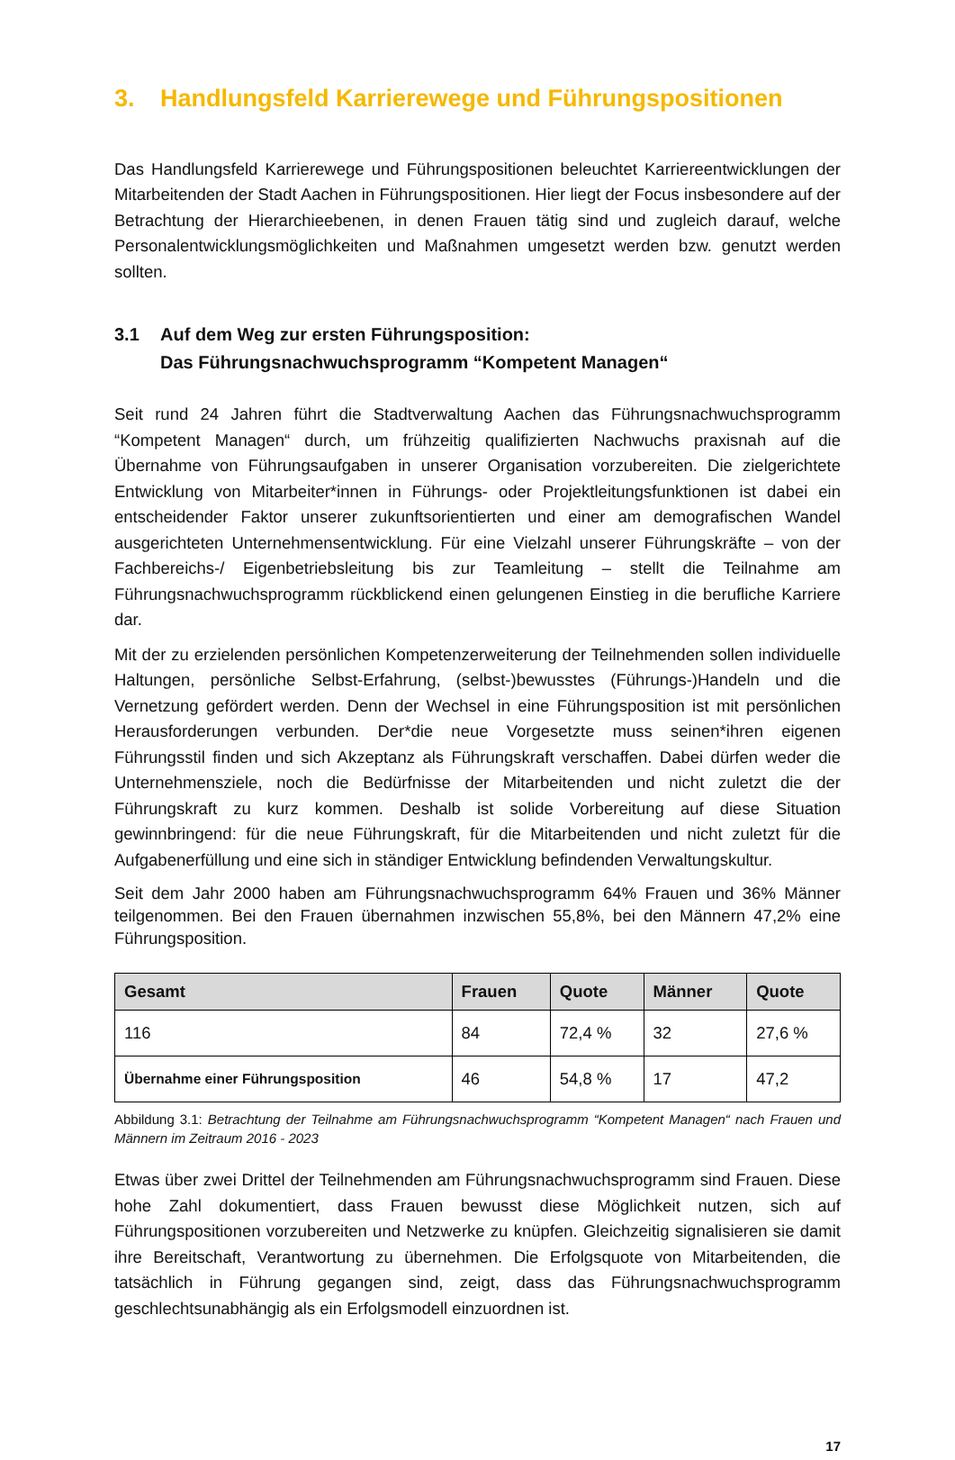3. Handlungsfeld Karrierewege und Führungspositionen
Das Handlungsfeld Karrierewege und Führungspositionen beleuchtet Karriereentwicklungen der Mitarbeitenden der Stadt Aachen in Führungspositionen. Hier liegt der Focus insbesondere auf der Betrachtung der Hierarchieebenen, in denen Frauen tätig sind und zugleich darauf, welche Personalentwicklungsmöglichkeiten und Maßnahmen umgesetzt werden bzw. genutzt werden sollten.
3.1 Auf dem Weg zur ersten Führungsposition:
Das Führungsnachwuchsprogramm “Kompetent Managen“
Seit rund 24 Jahren führt die Stadtverwaltung Aachen das Führungsnachwuchsprogramm “Kompetent Managen“ durch, um frühzeitig qualifizierten Nachwuchs praxisnah auf die Übernahme von Führungsaufgaben in unserer Organisation vorzubereiten. Die zielgerichtete Entwicklung von Mitarbeiter*innen in Führungs- oder Projektleitungsfunktionen ist dabei ein entscheidender Faktor unserer zukunftsorientierten und einer am demografischen Wandel ausgerichteten Unternehmensentwicklung. Für eine Vielzahl unserer Führungskräfte – von der Fachbereichs-/ Eigenbetriebsleitung bis zur Teamleitung – stellt die Teilnahme am Führungsnachwuchsprogramm rückblickend einen gelungenen Einstieg in die berufliche Karriere dar.
Mit der zu erzielenden persönlichen Kompetenzerweiterung der Teilnehmenden sollen individuelle Haltungen, persönliche Selbst-Erfahrung, (selbst-)bewusstes (Führungs-)Handeln und die Vernetzung gefördert werden. Denn der Wechsel in eine Führungsposition ist mit persönlichen Herausforderungen verbunden. Der*die neue Vorgesetzte muss seinen*ihren eigenen Führungsstil finden und sich Akzeptanz als Führungskraft verschaffen. Dabei dürfen weder die Unternehmensziele, noch die Bedürfnisse der Mitarbeitenden und nicht zuletzt die der Führungskraft zu kurz kommen. Deshalb ist solide Vorbereitung auf diese Situation gewinnbringend: für die neue Führungskraft, für die Mitarbeitenden und nicht zuletzt für die Aufgabenerfüllung und eine sich in ständiger Entwicklung befindenden Verwaltungskultur.
Seit dem Jahr 2000 haben am Führungsnachwuchsprogramm 64% Frauen und 36% Männer teilgenommen. Bei den Frauen übernahmen inzwischen 55,8%, bei den Männern 47,2% eine Führungsposition.
| Gesamt | Frauen | Quote | Männer | Quote |
| --- | --- | --- | --- | --- |
| 116 | 84 | 72,4 % | 32 | 27,6 % |
| Übernahme einer Führungsposition | 46 | 54,8 % | 17 | 47,2 |
Abbildung 3.1: Betrachtung der Teilnahme am Führungsnachwuchsprogramm “Kompetent Managen“ nach Frauen und Männern im Zeitraum 2016 - 2023
Etwas über zwei Drittel der Teilnehmenden am Führungsnachwuchsprogramm sind Frauen. Diese hohe Zahl dokumentiert, dass Frauen bewusst diese Möglichkeit nutzen, sich auf Führungspositionen vorzubereiten und Netzwerke zu knüpfen. Gleichzeitig signalisieren sie damit ihre Bereitschaft, Verantwortung zu übernehmen. Die Erfolgsquote von Mitarbeitenden, die tatsächlich in Führung gegangen sind, zeigt, dass das Führungsnachwuchsprogramm geschlechtsunabhängig als ein Erfolgsmodell einzuordnen ist.
17